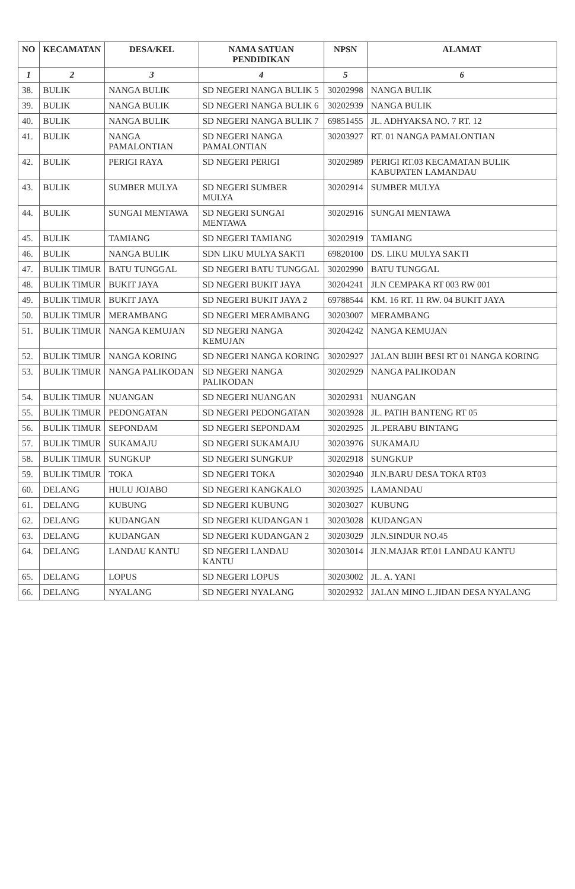| NO | KECAMATAN | DESA/KEL | NAMA SATUAN PENDIDIKAN | NPSN | ALAMAT |
| --- | --- | --- | --- | --- | --- |
| 1 | 2 | 3 | 4 | 5 | 6 |
| 38. | BULIK | NANGA BULIK | SD NEGERI NANGA BULIK 5 | 30202998 | NANGA BULIK |
| 39. | BULIK | NANGA BULIK | SD NEGERI NANGA BULIK 6 | 30202939 | NANGA BULIK |
| 40. | BULIK | NANGA BULIK | SD NEGERI NANGA BULIK 7 | 69851455 | JL. ADHYAKSA NO. 7 RT. 12 |
| 41. | BULIK | NANGA PAMALONTIAN | SD NEGERI NANGA PAMALONTIAN | 30203927 | RT. 01 NANGA PAMALONTIAN |
| 42. | BULIK | PERIGI RAYA | SD NEGERI PERIGI | 30202989 | PERIGI RT.03 KECAMATAN BULIK KABUPATEN LAMANDAU |
| 43. | BULIK | SUMBER MULYA | SD NEGERI SUMBER MULYA | 30202914 | SUMBER MULYA |
| 44. | BULIK | SUNGAI MENTAWA | SD NEGERI SUNGAI MENTAWA | 30202916 | SUNGAI MENTAWA |
| 45. | BULIK | TAMIANG | SD NEGERI TAMIANG | 30202919 | TAMIANG |
| 46. | BULIK | NANGA BULIK | SDN LIKU MULYA SAKTI | 69820100 | DS. LIKU MULYA SAKTI |
| 47. | BULIK TIMUR | BATU TUNGGAL | SD NEGERI BATU TUNGGAL | 30202990 | BATU TUNGGAL |
| 48. | BULIK TIMUR | BUKIT JAYA | SD NEGERI BUKIT JAYA | 30204241 | JLN CEMPAKA RT 003 RW 001 |
| 49. | BULIK TIMUR | BUKIT JAYA | SD NEGERI BUKIT JAYA 2 | 69788544 | KM. 16 RT. 11 RW. 04 BUKIT JAYA |
| 50. | BULIK TIMUR | MERAMBANG | SD NEGERI MERAMBANG | 30203007 | MERAMBANG |
| 51. | BULIK TIMUR | NANGA KEMUJAN | SD NEGERI NANGA KEMUJAN | 30204242 | NANGA KEMUJAN |
| 52. | BULIK TIMUR | NANGA KORING | SD NEGERI NANGA KORING | 30202927 | JALAN BIJIH BESI RT 01 NANGA KORING |
| 53. | BULIK TIMUR | NANGA PALIKODAN | SD NEGERI NANGA PALIKODAN | 30202929 | NANGA PALIKODAN |
| 54. | BULIK TIMUR | NUANGAN | SD NEGERI NUANGAN | 30202931 | NUANGAN |
| 55. | BULIK TIMUR | PEDONGATAN | SD NEGERI PEDONGATAN | 30203928 | JL. PATIH BANTENG RT 05 |
| 56. | BULIK TIMUR | SEPONDAM | SD NEGERI SEPONDAM | 30202925 | JL.PERABU BINTANG |
| 57. | BULIK TIMUR | SUKAMAJU | SD NEGERI SUKAMAJU | 30203976 | SUKAMAJU |
| 58. | BULIK TIMUR | SUNGKUP | SD NEGERI SUNGKUP | 30202918 | SUNGKUP |
| 59. | BULIK TIMUR | TOKA | SD NEGERI TOKA | 30202940 | JLN.BARU DESA TOKA RT03 |
| 60. | DELANG | HULU JOJABO | SD NEGERI KANGKALO | 30203925 | LAMANDAU |
| 61. | DELANG | KUBUNG | SD NEGERI KUBUNG | 30203027 | KUBUNG |
| 62. | DELANG | KUDANGAN | SD NEGERI KUDANGAN 1 | 30203028 | KUDANGAN |
| 63. | DELANG | KUDANGAN | SD NEGERI KUDANGAN 2 | 30203029 | JLN.SINDUR NO.45 |
| 64. | DELANG | LANDAU KANTU | SD NEGERI LANDAU KANTU | 30203014 | JLN.MAJAR RT.01 LANDAU KANTU |
| 65. | DELANG | LOPUS | SD NEGERI LOPUS | 30203002 | JL. A. YANI |
| 66. | DELANG | NYALANG | SD NEGERI NYALANG | 30202932 | JALAN MINO L.JIDAN DESA NYALANG |